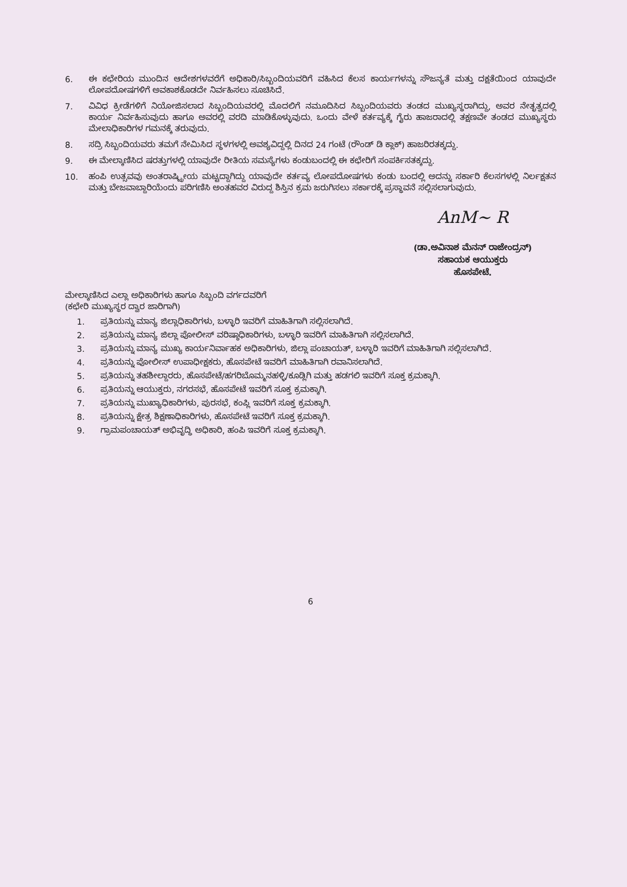6. ಈ ಕಛೇರಿಯ ಮುಂದಿನ ಆದೇಶಗಳವರೆಗೆ ಅಧಿಕಾರಿ/ಸಿಬ್ಬಂದಿಯವರಿಗೆ ವಹಿಸಿದ ಕೆಲಸ ಕಾರ್ಯಗಳನ್ನು ಸೌಜನ್ಯತೆ ಮತ್ತು ದಕ್ಷತೆಯಿಂದ ಯಾವುದೇ ಲೋಪದೋಷಗಳಿಗೆ ಅವಕಾಶಕೊಡದೇ ನಿರ್ವಹಿಸಲು ಸೂಚಿಸಿದೆ.
7. ವಿವಿಧ ಕ್ರೀಡೆಗಳಿಗೆ ನಿಯೋಜಿಸಲಾದ ಸಿಬ್ಬಂದಿಯವರಲ್ಲಿ ಮೊದಲಿಗೆ ನಮೂದಿಸಿದ ಸಿಬ್ಬಂದಿಯವರು ತಂಡದ ಮುಖ್ಯಸ್ಥರಾಗಿದ್ದು, ಅವರ ನೇತೃತ್ವದಲ್ಲಿ ಕಾರ್ಯ ನಿರ್ವಹಿಸುವುದು ಹಾಗೂ ಅವರಲ್ಲಿ ವರದಿ ಮಾಡಿಕೊಳ್ಳುವುದು. ಒಂದು ವೇಳೆ ಕರ್ತವ್ಯಕ್ಕೆ ಗೈರು ಹಾಜರಾದಲ್ಲಿ ತಕ್ಷಣವೇ ತಂಡದ ಮುಖ್ಯಸ್ಥರು ಮೇಲಾಧಿಕಾರಿಗಳ ಗಮನಕ್ಕೆ ತರುವುದು.
8. ಸದ್ರಿ ಸಿಬ್ಬಂದಿಯವರು ತಮಗೆ ನೇಮಿಸಿದ ಸ್ಥಳಗಳಲ್ಲಿ ಅವಶ್ಯವಿದ್ದಲ್ಲಿ ದಿನದ 24 ಗಂಟೆ (ರೌಂಡ್ ಡಿ ಕ್ಲಾಕ್) ಹಾಜರಿರತಕ್ಕದ್ದು.
9. ಈ ಮೇಲ್ಕಾಣಿಸಿದ ಷರತ್ತುಗಳಲ್ಲಿ ಯಾವುದೇ ರೀತಿಯ ಸಮಸ್ಯೆಗಳು ಕಂಡುಬಂದಲ್ಲಿ ಈ ಕಛೇರಿಗೆ ಸಂಪರ್ಕಿಸತಕ್ಕದ್ದು.
10. ಹಂಪಿ ಉತ್ಸವವು ಅಂತರಾಷ್ಟ್ರೀಯ ಮಟ್ಟದ್ದಾಗಿದ್ದು ಯಾವುದೇ ಕರ್ತವ್ಯ ಲೋಪದೋಷಗಳು ಕಂಡು ಬಂದಲ್ಲಿ ಅದನ್ನು ಸರ್ಕಾರಿ ಕೆಲಸಗಳಲ್ಲಿ ನಿರ್ಲಕ್ಷತನ ಮತ್ತು ಬೇಜವಾಬ್ದಾರಿಯೆಂದು ಪರಿಗಣಿಸಿ ಅಂತಹವರ ವಿರುದ್ದ ಶಿಸ್ತಿನ ಕ್ರಮ ಜರುಗಿಸಲು ಸರ್ಕಾರಕ್ಕೆ ಪ್ರಸ್ಥಾವನೆ ಸಲ್ಲಿಸಲಾಗುವುದು.
AnM~ R
(ಡಾ.ಅವಿನಾಶ ಮೆನನ್ ರಾಜೇಂದ್ರನ್)
ಸಹಾಯಕ ಆಯುಕ್ತರು
ಹೊಸಪೇಟೆ.
ಮೇಲ್ಕಾಣಿಸಿದ ಎಲ್ಲಾ ಅಧಿಕಾರಿಗಳು ಹಾಗೂ ಸಿಬ್ಬಂದಿ ವರ್ಗದವರಿಗೆ
(ಕಛೇರಿ ಮುಖ್ಯಸ್ಥರ ದ್ವಾರ ಜಾರಿಗಾಗಿ)
1. ಪ್ರತಿಯನ್ನು ಮಾನ್ಯ ಜಿಲ್ಲಾಧಿಕಾರಿಗಳು, ಬಳ್ಳಾರಿ ಇವರಿಗೆ ಮಾಹಿತಿಗಾಗಿ ಸಲ್ಲಿಸಲಾಗಿದೆ.
2. ಪ್ರತಿಯನ್ನು ಮಾನ್ಯ ಜಿಲ್ಲಾ ಪೋಲೀಸ್ ವರಿಷ್ಠಾಧಿಕಾರಿಗಳು, ಬಳ್ಳಾರಿ ಇವರಿಗೆ ಮಾಹಿತಿಗಾಗಿ ಸಲ್ಲಿಸಲಾಗಿದೆ.
3. ಪ್ರತಿಯನ್ನು ಮಾನ್ಯ ಮುಖ್ಯ ಕಾರ್ಯನಿರ್ವಾಹಕ ಅಧಿಕಾರಿಗಳು, ಜಿಲ್ಲಾ ಪಂಚಾಯತ್, ಬಳ್ಳಾರಿ ಇವರಿಗೆ ಮಾಹಿತಿಗಾಗಿ ಸಲ್ಲಿಸಲಾಗಿದೆ.
4. ಪ್ರತಿಯನ್ನು ಪೋಲೀಸ್ ಉಪಾಧೀಕ್ಷಕರು, ಹೊಸಪೇಟೆ ಇವರಿಗೆ ಮಾಹಿತಿಗಾಗಿ ರವಾನಿಸಲಾಗಿದೆ.
5. ಪ್ರತಿಯನ್ನು ತಹಶೀಲ್ದಾರರು, ಹೊಸಪೇಟೆ/ಹಗರಿಬೊಮ್ಮನಹಳ್ಳಿ/ಕೂಡ್ಲಿಗಿ ಮತ್ತು ಹಡಗಲಿ ಇವರಿಗೆ ಸೂಕ್ತ ಕ್ರಮಕ್ಕಾಗಿ.
6. ಪ್ರತಿಯನ್ನು ಆಯುಕ್ತರು, ನಗರಸಭೆ, ಹೊಸಪೇಟೆ ಇವರಿಗೆ ಸೂಕ್ತ ಕ್ರಮಕ್ಕಾಗಿ.
7. ಪ್ರತಿಯನ್ನು ಮುಖ್ಯಾಧಿಕಾರಿಗಳು, ಪುರಸಭೆ, ಕಂಪ್ಲಿ ಇವರಿಗೆ ಸೂಕ್ತ ಕ್ರಮಕ್ಕಾಗಿ.
8. ಪ್ರತಿಯನ್ನು ಕ್ಷೇತ್ರ ಶಿಕ್ಷಣಾಧಿಕಾರಿಗಳು, ಹೊಸಪೇಟೆ ಇವರಿಗೆ ಸೂಕ್ತ ಕ್ರಮಕ್ಕಾಗಿ.
9. ಗ್ರಾಮಪಂಚಾಯತ್ ಅಭಿವೃದ್ಧಿ ಅಧಿಕಾರಿ, ಹಂಪಿ ಇವರಿಗೆ ಸೂಕ್ತ ಕ್ರಮಕ್ಕಾಗಿ.
6